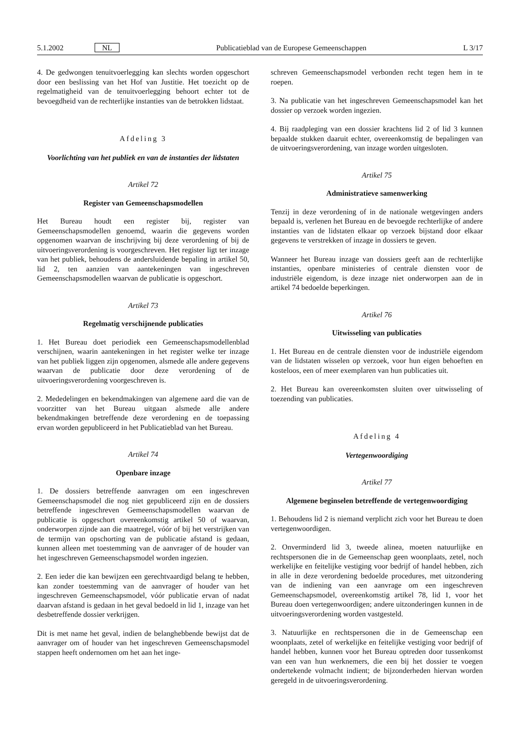5.1.2002 NL Publicatieblad van de Europese Gemeenschappen L 3/17
4. De gedwongen tenuitvoerlegging kan slechts worden opgeschort door een beslissing van het Hof van Justitie. Het toezicht op de regelmatigheid van de tenuitvoerlegging behoort echter tot de bevoegdheid van de rechterlijke instanties van de betrokken lidstaat.
Afdeling 3
Voorlichting van het publiek en van de instanties der lidstaten
Artikel 72
Register van Gemeenschapsmodellen
Het Bureau houdt een register bij, register van Gemeenschapsmodellen genoemd, waarin die gegevens worden opgenomen waarvan de inschrijving bij deze verordening of bij de uitvoeringsverordening is voorgeschreven. Het register ligt ter inzage van het publiek, behoudens de andersluidende bepaling in artikel 50, lid 2, ten aanzien van aantekeningen van ingeschreven Gemeenschapsmodellen waarvan de publicatie is opgeschort.
Artikel 73
Regelmatig verschijnende publicaties
1. Het Bureau doet periodiek een Gemeenschapsmodellenblad verschijnen, waarin aantekeningen in het register welke ter inzage van het publiek liggen zijn opgenomen, alsmede alle andere gegevens waarvan de publicatie door deze verordening of de uitvoeringsverordening voorgeschreven is.
2. Mededelingen en bekendmakingen van algemene aard die van de voorzitter van het Bureau uitgaan alsmede alle andere bekendmakingen betreffende deze verordening en de toepassing ervan worden gepubliceerd in het Publicatieblad van het Bureau.
Artikel 74
Openbare inzage
1. De dossiers betreffende aanvragen om een ingeschreven Gemeenschapsmodel die nog niet gepubliceerd zijn en de dossiers betreffende ingeschreven Gemeenschapsmodellen waarvan de publicatie is opgeschort overeenkomstig artikel 50 of waarvan, onderworpen zijnde aan die maatregel, vóór of bij het verstrijken van de termijn van opschorting van de publicatie afstand is gedaan, kunnen alleen met toestemming van de aanvrager of de houder van het ingeschreven Gemeenschapsmodel worden ingezien.
2. Een ieder die kan bewijzen een gerechtvaardigd belang te hebben, kan zonder toestemming van de aanvrager of houder van het ingeschreven Gemeenschapsmodel, vóór publicatie ervan of nadat daarvan afstand is gedaan in het geval bedoeld in lid 1, inzage van het desbetreffende dossier verkrijgen.
Dit is met name het geval, indien de belanghebbende bewijst dat de aanvrager om of houder van het ingeschreven Gemeenschapsmodel stappen heeft ondernomen om het aan het inge-
schreven Gemeenschapsmodel verbonden recht tegen hem in te roepen.
3. Na publicatie van het ingeschreven Gemeenschapsmodel kan het dossier op verzoek worden ingezien.
4. Bij raadpleging van een dossier krachtens lid 2 of lid 3 kunnen bepaalde stukken daaruit echter, overeenkomstig de bepalingen van de uitvoeringsverordening, van inzage worden uitgesloten.
Artikel 75
Administratieve samenwerking
Tenzij in deze verordening of in de nationale wetgevingen anders bepaald is, verlenen het Bureau en de bevoegde rechterlijke of andere instanties van de lidstaten elkaar op verzoek bijstand door elkaar gegevens te verstrekken of inzage in dossiers te geven.
Wanneer het Bureau inzage van dossiers geeft aan de rechterlijke instanties, openbare ministeries of centrale diensten voor de industriële eigendom, is deze inzage niet onderworpen aan de in artikel 74 bedoelde beperkingen.
Artikel 76
Uitwisseling van publicaties
1. Het Bureau en de centrale diensten voor de industriële eigendom van de lidstaten wisselen op verzoek, voor hun eigen behoeften en kosteloos, een of meer exemplaren van hun publicaties uit.
2. Het Bureau kan overeenkomsten sluiten over uitwisseling of toezending van publicaties.
Afdeling 4
Vertegenwoordiging
Artikel 77
Algemene beginselen betreffende de vertegenwoordiging
1. Behoudens lid 2 is niemand verplicht zich voor het Bureau te doen vertegenwoordigen.
2. Onverminderd lid 3, tweede alinea, moeten natuurlijke en rechtspersonen die in de Gemeenschap geen woonplaats, zetel, noch werkelijke en feitelijke vestiging voor bedrijf of handel hebben, zich in alle in deze verordening bedoelde procedures, met uitzondering van de indiening van een aanvrage om een ingeschreven Gemeenschapsmodel, overeenkomstig artikel 78, lid 1, voor het Bureau doen vertegenwoordigen; andere uitzonderingen kunnen in de uitvoeringsverordening worden vastgesteld.
3. Natuurlijke en rechtspersonen die in de Gemeenschap een woonplaats, zetel of werkelijke en feitelijke vestiging voor bedrijf of handel hebben, kunnen voor het Bureau optreden door tussenkomst van een van hun werknemers, die een bij het dossier te voegen ondertekende volmacht indient; de bijzonderheden hiervan worden geregeld in de uitvoeringsverordening.